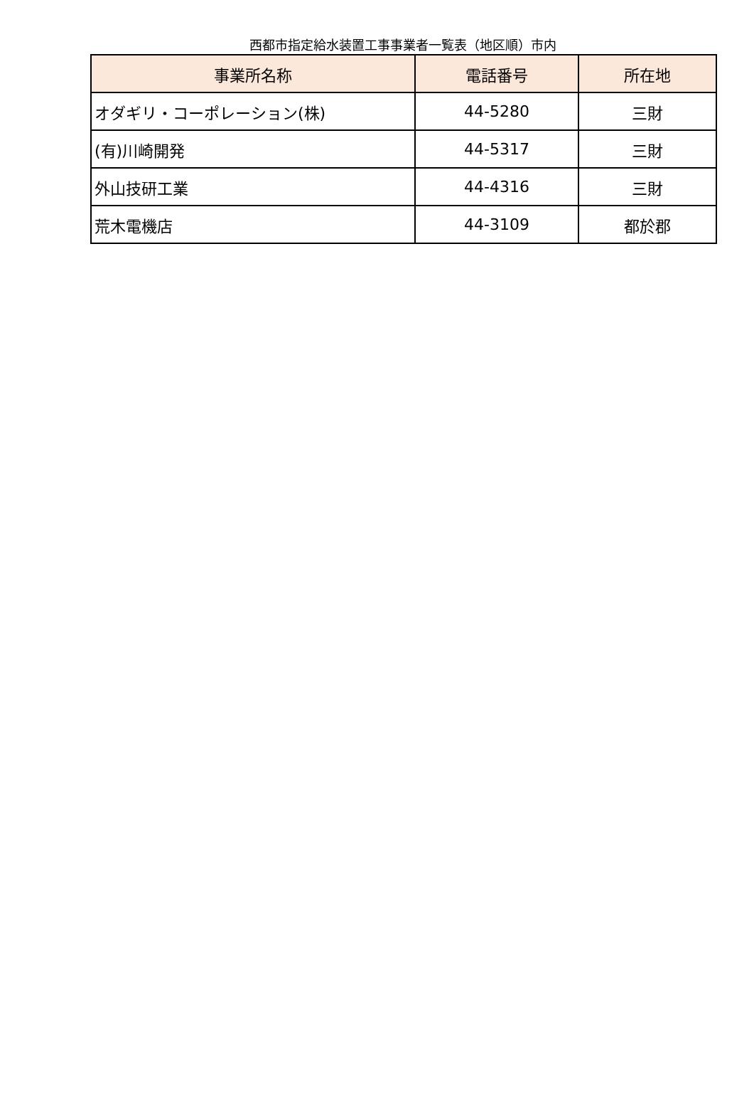西都市指定給水装置工事事業者一覧表（地区順）市内
| 事業所名称 | 電話番号 | 所在地 |
| --- | --- | --- |
| オダギリ・コーポレーション(株) | 44-5280 | 三財 |
| (有)川崎開発 | 44-5317 | 三財 |
| 外山技研工業 | 44-4316 | 三財 |
| 荒木電機店 | 44-3109 | 都於郡 |